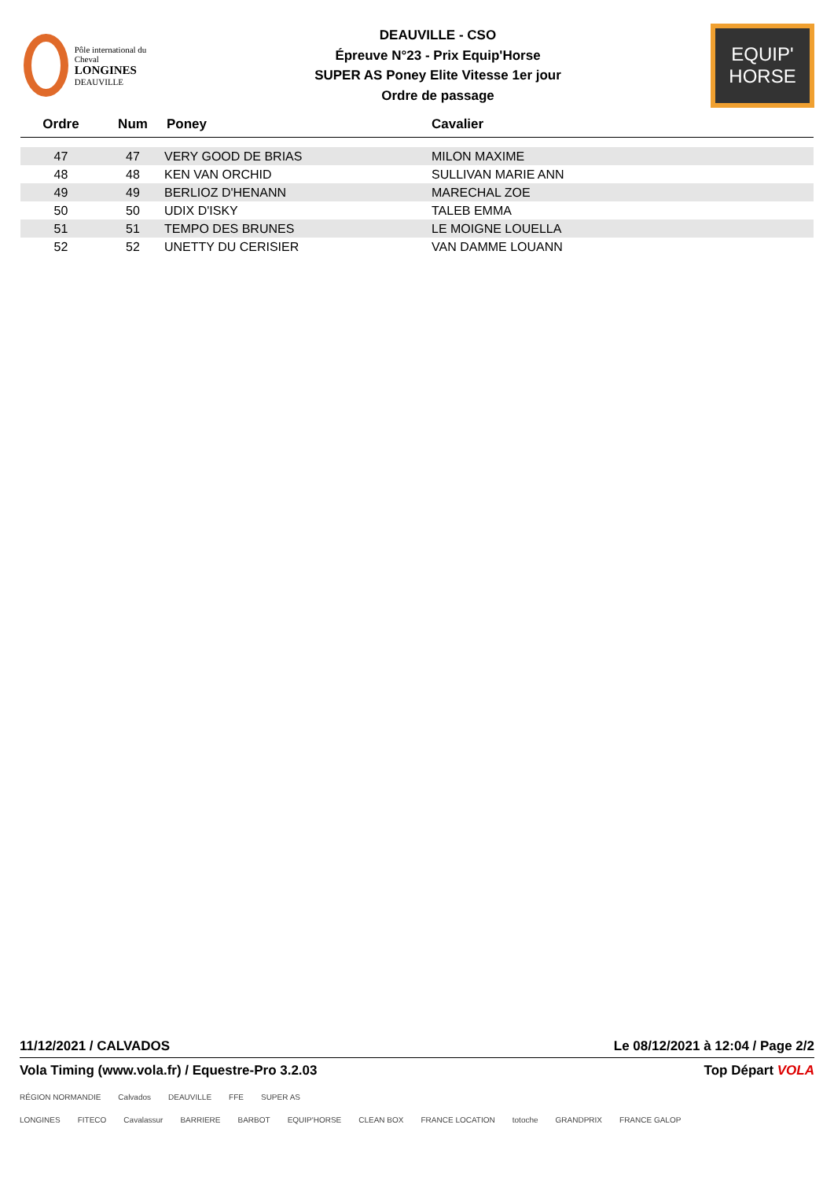Pôle international du Cheval
LONGINES
DEAUVILLE
DEAUVILLE - CSO
Épreuve N°23 - Prix Equip'Horse
SUPER AS Poney Elite Vitesse 1er jour
Ordre de passage
EQUIP'
HORSE
| Ordre | Num | Poney | Cavalier |
| --- | --- | --- | --- |
| 47 | 47 | VERY GOOD DE BRIAS | MILON MAXIME |
| 48 | 48 | KEN VAN ORCHID | SULLIVAN MARIE ANN |
| 49 | 49 | BERLIOZ D'HENANN | MARECHAL ZOE |
| 50 | 50 | UDIX D'ISKY | TALEB EMMA |
| 51 | 51 | TEMPO DES BRUNES | LE MOIGNE LOUELLA |
| 52 | 52 | UNETTY DU CERISIER | VAN DAMME LOUANN |
11/12/2021 / CALVADOS Le 08/12/2021 à 12:04 / Page 2/2
Vola Timing (www.vola.fr) / Equestre-Pro 3.2.03 Top Départ VOLA
RÉGION NORMANDIE Calvados DEAUVILLE FFE SUPER AS
LONGINES FITECO Cavalassur BARRIERE BARBOT EQUIP'HORSE CLEAN BOX FRANCE LOCATION totoche GRANDPRIX FRANCE GALOP